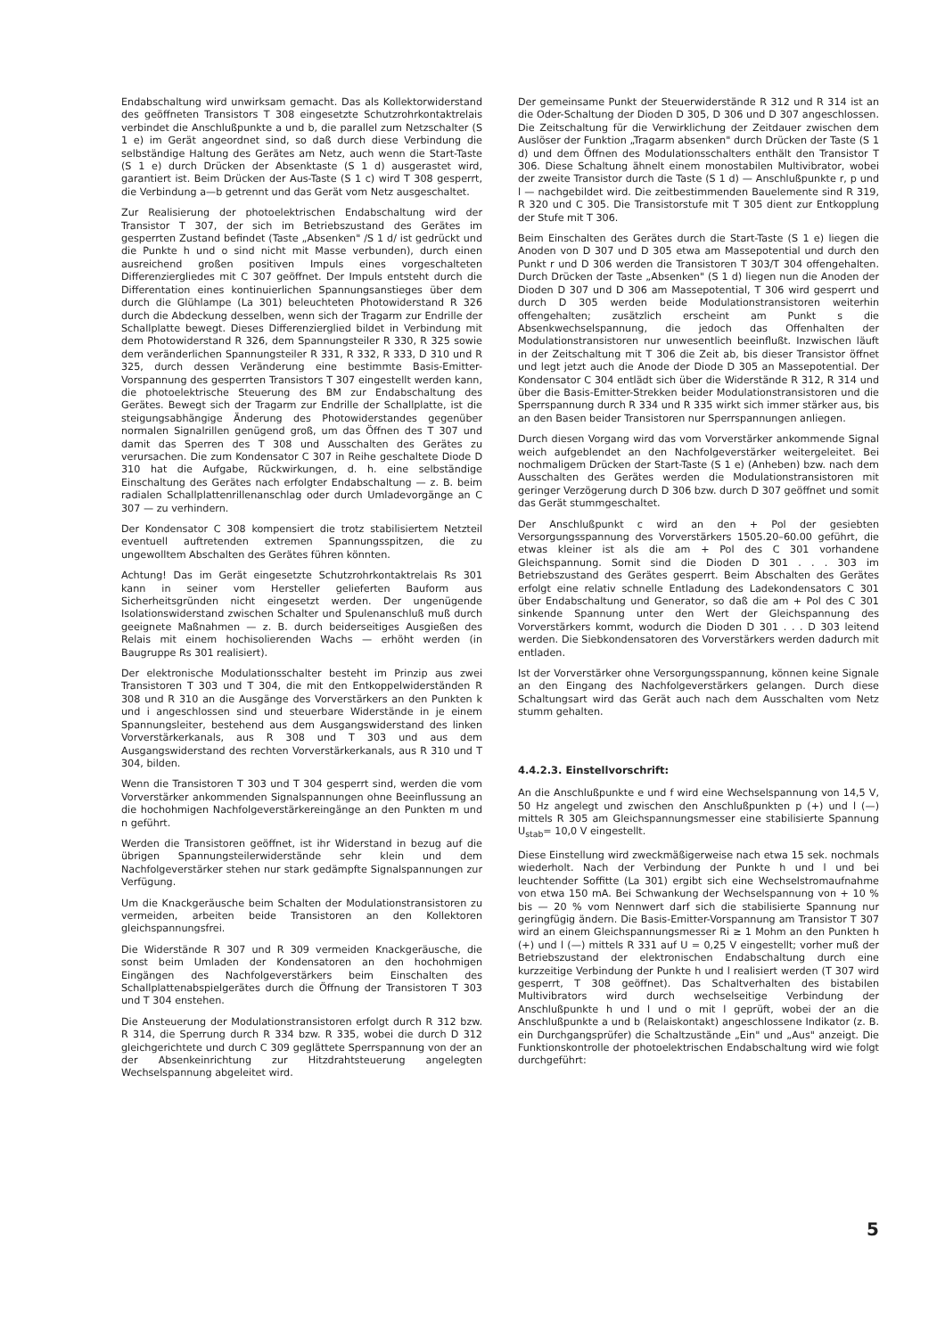Endabschaltung wird unwirksam gemacht. Das als Kollektorwiderstand des geöffneten Transistors T 308 eingesetzte Schutzrohrkontaktrelais verbindet die Anschlußpunkte a und b, die parallel zum Netzschalter (S 1 e) im Gerät angeordnet sind, so daß durch diese Verbindung die selbständige Haltung des Gerätes am Netz, auch wenn die Start-Taste (S 1 e) durch Drücken der Absenktaste (S 1 d) ausgerastet wird, garantiert ist. Beim Drücken der Aus-Taste (S 1 c) wird T 308 gesperrt, die Verbindung a—b getrennt und das Gerät vom Netz ausgeschaltet.
Zur Realisierung der photoelektrischen Endabschaltung wird der Transistor T 307, der sich im Betriebszustand des Gerätes im gesperrten Zustand befindet (Taste „Absenken" /S 1 d/ ist gedrückt und die Punkte h und o sind nicht mit Masse verbunden), durch einen ausreichend großen positiven Impuls eines vorgeschalteten Differenziergliedes mit C 307 geöffnet. Der Impuls entsteht durch die Differentation eines kontinuierlichen Spannungsanstieges über dem durch die Glühlampe (La 301) beleuchteten Photowiderstand R 326 durch die Abdeckung desselben, wenn sich der Tragarm zur Endrille der Schallplatte bewegt. Dieses Differenzierglied bildet in Verbindung mit dem Photowiderstand R 326, dem Spannungsteiler R 330, R 325 sowie dem veränderlichen Spannungsteiler R 331, R 332, R 333, D 310 und R 325, durch dessen Veränderung eine bestimmte Basis-Emitter-Vorspannung des gesperrten Transistors T 307 eingestellt werden kann, die photoelektrische Steuerung des BM zur Endabschaltung des Gerätes. Bewegt sich der Tragarm zur Endrille der Schallplatte, ist die steigungsabhängige Änderung des Photowiderstandes gegenüber normalen Signalrillen genügend groß, um das Öffnen des T 307 und damit das Sperren des T 308 und Ausschalten des Gerätes zu verursachen. Die zum Kondensator C 307 in Reihe geschaltete Diode D 310 hat die Aufgabe, Rückwirkungen, d. h. eine selbständige Einschaltung des Gerätes nach erfolgter Endabschaltung — z. B. beim radialen Schallplattenrillenanschlag oder durch Umladevorgänge an C 307 — zu verhindern.
Der Kondensator C 308 kompensiert die trotz stabilisiertem Netzteil eventuell auftretenden extremen Spannungsspitzen, die zu ungewolltem Abschalten des Gerätes führen könnten.
Achtung! Das im Gerät eingesetzte Schutzrohrkontaktrelais Rs 301 kann in seiner vom Hersteller gelieferten Bauform aus Sicherheitsgründen nicht eingesetzt werden. Der ungenügende Isolationswiderstand zwischen Schalter und Spulenanschluß muß durch geeignete Maßnahmen — z. B. durch beiderseitiges Ausgießen des Relais mit einem hochisolierenden Wachs — erhöht werden (in Baugruppe Rs 301 realisiert).
Der elektronische Modulationsschalter besteht im Prinzip aus zwei Transistoren T 303 und T 304, die mit den Entkoppelwiderständen R 308 und R 310 an die Ausgänge des Vorverstärkers an den Punkten k und i angeschlossen sind und steuerbare Widerstände in je einem Spannungsleiter, bestehend aus dem Ausgangswiderstand des linken Vorverstärkerkanals, aus R 308 und T 303 und aus dem Ausgangswiderstand des rechten Vorverstärkerkanals, aus R 310 und T 304, bilden.
Wenn die Transistoren T 303 und T 304 gesperrt sind, werden die vom Vorverstärker ankommenden Signalspannungen ohne Beeinflussung an die hochohmigen Nachfolgeverstärkereingänge an den Punkten m und n geführt.
Werden die Transistoren geöffnet, ist ihr Widerstand in bezug auf die übrigen Spannungsteilerwiderstände sehr klein und dem Nachfolgeverstärker stehen nur stark gedämpfte Signalspannungen zur Verfügung.
Um die Knackgeräusche beim Schalten der Modulationstransistoren zu vermeiden, arbeiten beide Transistoren an den Kollektoren gleichspannungsfrei.
Die Widerstände R 307 und R 309 vermeiden Knackgeräusche, die sonst beim Umladen der Kondensatoren an den hochohmigen Eingängen des Nachfolgeverstärkers beim Einschalten des Schallplattenabspielgerätes durch die Öffnung der Transistoren T 303 und T 304 enstehen.
Die Ansteuerung der Modulationstransistoren erfolgt durch R 312 bzw. R 314, die Sperrung durch R 334 bzw. R 335, wobei die durch D 312 gleichgerichtete und durch C 309 geglättete Sperrspannung von der an der Absenkeinrichtung zur Hitzdrahtsteuerung angelegten Wechselspannung abgeleitet wird.
Der gemeinsame Punkt der Steuerwiderstände R 312 und R 314 ist an die Oder-Schaltung der Dioden D 305, D 306 und D 307 angeschlossen. Die Zeitschaltung für die Verwirklichung der Zeitdauer zwischen dem Auslöser der Funktion „Tragarm absenken" durch Drücken der Taste (S 1 d) und dem Öffnen des Modulationsschalters enthält den Transistor T 306. Diese Schaltung ähnelt einem monostabilen Multivibrator, wobei der zweite Transistor durch die Taste (S 1 d) — Anschlußpunkte r, p und l — nachgebildet wird. Die zeitbestimmenden Bauelemente sind R 319, R 320 und C 305. Die Transistorstufe mit T 305 dient zur Entkopplung der Stufe mit T 306.
Beim Einschalten des Gerätes durch die Start-Taste (S 1 e) liegen die Anoden von D 307 und D 305 etwa am Massepotential und durch den Punkt r und D 306 werden die Transistoren T 303/T 304 offengehalten. Durch Drücken der Taste „Absenken" (S 1 d) liegen nun die Anoden der Dioden D 307 und D 306 am Massepotential, T 306 wird gesperrt und durch D 305 werden beide Modulationstransistoren weiterhin offengehalten; zusätzlich erscheint am Punkt s die Absenkwechselspannung, die jedoch das Offenhalten der Modulationstransistoren nur unwesentlich beeinflußt. Inzwischen läuft in der Zeitschaltung mit T 306 die Zeit ab, bis dieser Transistor öffnet und legt jetzt auch die Anode der Diode D 305 an Massepotential. Der Kondensator C 304 entlädt sich über die Widerstände R 312, R 314 und über die Basis-Emitter-Strekken beider Modulationstransistoren und die Sperrspannung durch R 334 und R 335 wirkt sich immer stärker aus, bis an den Basen beider Transistoren nur Sperrspannungen anliegen.
Durch diesen Vorgang wird das vom Vorverstärker ankommende Signal weich aufgeblendet an den Nachfolgeverstärker weitergeleitet. Bei nochmaligem Drücken der Start-Taste (S 1 e) (Anheben) bzw. nach dem Ausschalten des Gerätes werden die Modulationstransistoren mit geringer Verzögerung durch D 306 bzw. durch D 307 geöffnet und somit das Gerät stummgeschaltet.
Der Anschlußpunkt c wird an den + Pol der gesiebten Versorgungsspannung des Vorverstärkers 1505.20–60.00 geführt, die etwas kleiner ist als die am + Pol des C 301 vorhandene Gleichspannung. Somit sind die Dioden D 301 . . . 303 im Betriebszustand des Gerätes gesperrt. Beim Abschalten des Gerätes erfolgt eine relativ schnelle Entladung des Ladekondensators C 301 über Endabschaltung und Generator, so daß die am + Pol des C 301 sinkende Spannung unter den Wert der Gleichspannung des Vorverstärkers kommt, wodurch die Dioden D 301 . . . D 303 leitend werden. Die Siebkondensatoren des Vorverstärkers werden dadurch mit entladen.
Ist der Vorverstärker ohne Versorgungsspannung, können keine Signale an den Eingang des Nachfolgeverstärkers gelangen. Durch diese Schaltungsart wird das Gerät auch nach dem Ausschalten vom Netz stumm gehalten.
4.4.2.3. Einstellvorschrift:
An die Anschlußpunkte e und f wird eine Wechselspannung von 14,5 V, 50 Hz angelegt und zwischen den Anschlußpunkten p (+) und l (—) mittels R 305 am Gleichspannungsmesser eine stabilisierte Spannung U<sub>stab</sub>= 10,0 V eingestellt.
Diese Einstellung wird zweckmäßigerweise nach etwa 15 sek. nochmals wiederholt. Nach der Verbindung der Punkte h und l und bei leuchtender Soffitte (La 301) ergibt sich eine Wechselstromaufnahme von etwa 150 mA. Bei Schwankung der Wechselspannung von + 10 % bis — 20 % vom Nennwert darf sich die stabilisierte Spannung nur geringfügig ändern. Die Basis-Emitter-Vorspannung am Transistor T 307 wird an einem Gleichspannungsmesser Ri ≥ 1 Mohm an den Punkten h (+) und l (—) mittels R 331 auf U = 0,25 V eingestellt; vorher muß der Betriebszustand der elektronischen Endabschaltung durch eine kurzzeitige Verbindung der Punkte h und l realisiert werden (T 307 wird gesperrt, T 308 geöffnet). Das Schaltverhalten des bistabilen Multivibrators wird durch wechselseitige Verbindung der Anschlußpunkte h und l und o mit l geprüft, wobei der an die Anschlußpunkte a und b (Relaiskontakt) angeschlossene Indikator (z. B. ein Durchgangsprüfer) die Schaltzustände „Ein" und „Aus" anzeigt. Die Funktionskontrolle der photoelektrischen Endabschaltung wird wie folgt durchgeführt:
5